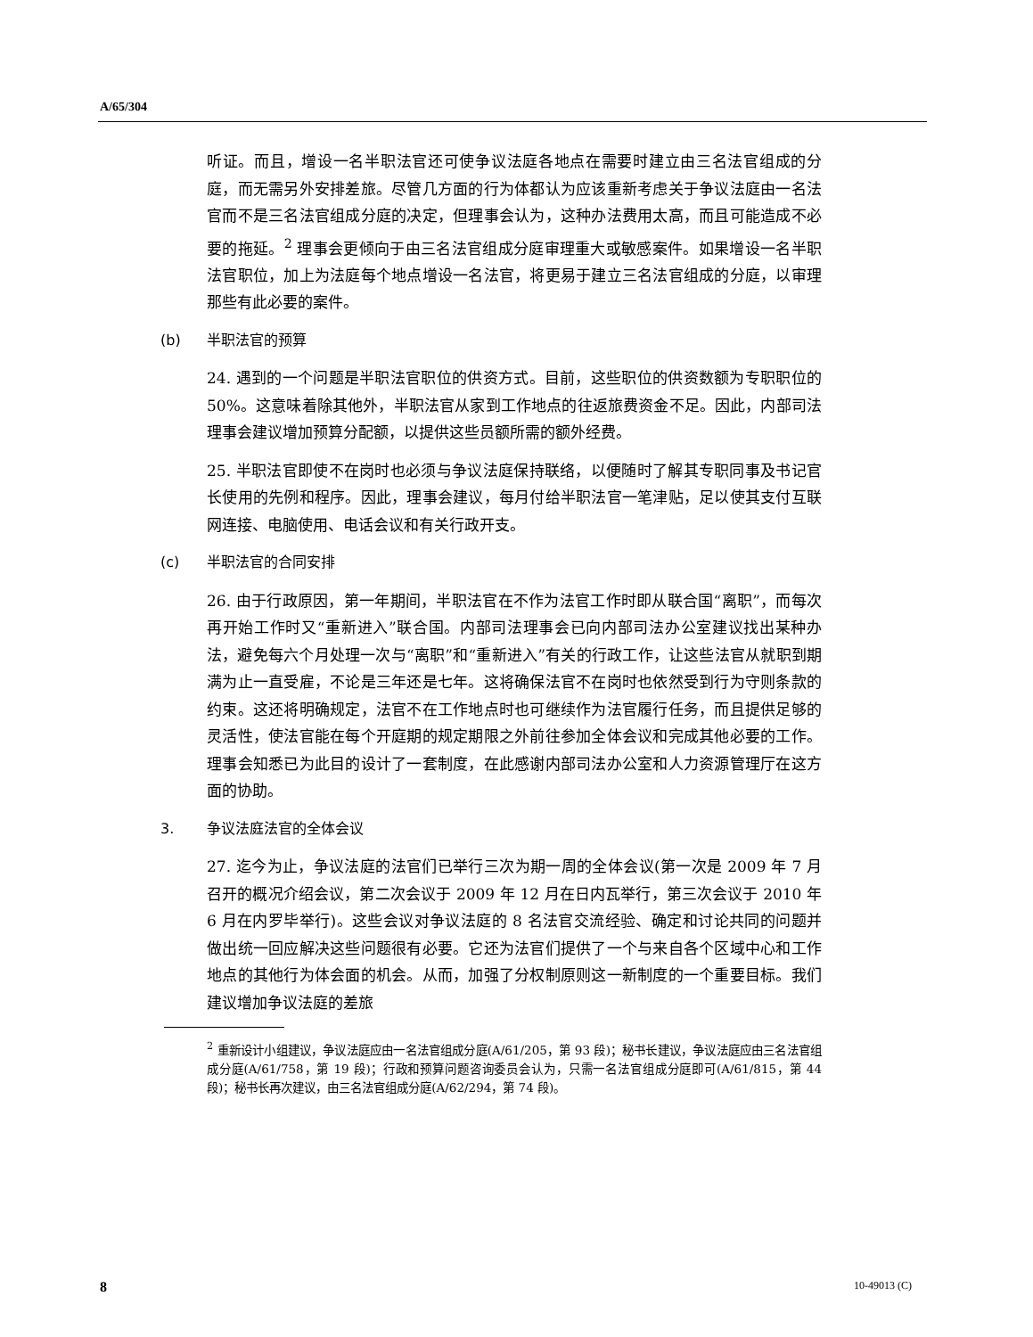A/65/304
听证。而且，增设一名半职法官还可使争议法庭各地点在需要时建立由三名法官组成的分庭，而无需另外安排差旅。尽管几方面的行为体都认为应该重新考虑关于争议法庭由一名法官而不是三名法官组成分庭的决定，但理事会认为，这种办法费用太高，而且可能造成不必要的拖延。<sup>2</sup> 理事会更倾向于由三名法官组成分庭审理重大或敏感案件。如果增设一名半职法官职位，加上为法庭每个地点增设一名法官，将更易于建立三名法官组成的分庭，以审理那些有此必要的案件。
(b) 半职法官的预算
24. 遇到的一个问题是半职法官职位的供资方式。目前，这些职位的供资数额为专职职位的 50%。这意味着除其他外，半职法官从家到工作地点的往返旅费资金不足。因此，内部司法理事会建议增加预算分配额，以提供这些员额所需的额外经费。
25. 半职法官即使不在岗时也必须与争议法庭保持联络，以便随时了解其专职同事及书记官长使用的先例和程序。因此，理事会建议，每月付给半职法官一笔津贴，足以使其支付互联网连接、电脑使用、电话会议和有关行政开支。
(c) 半职法官的合同安排
26. 由于行政原因，第一年期间，半职法官在不作为法官工作时即从联合国“离职”，而每次再开始工作时又“重新进入”联合国。内部司法理事会已向内部司法办公室建议找出某种办法，避免每六个月处理一次与“离职”和“重新进入”有关的行政工作，让这些法官从就职到期满为止一直受雇，不论是三年还是七年。这将确保法官不在岗时也依然受到行为守则条款的约束。这还将明确规定，法官不在工作地点时也可继续作为法官履行任务，而且提供足够的灵活性，使法官能在每个开庭期的规定期限之外前往参加全体会议和完成其他必要的工作。理事会知悉已为此目的设计了一套制度，在此感谢内部司法办公室和人力资源管理厅在这方面的协助。
3. 争议法庭法官的全体会议
27. 迄今为止，争议法庭的法官们已举行三次为期一周的全体会议(第一次是 2009 年 7 月召开的概况介绍会议，第二次会议于 2009 年 12 月在日内瓦举行，第三次会议于 2010 年 6 月在内罗毕举行)。这些会议对争议法庭的 8 名法官交流经验、确定和讨论共同的问题并做出统一回应解决这些问题很有必要。它还为法官们提供了一个与来自各个区域中心和工作地点的其他行为体会面的机会。从而，加强了分权制原则这一新制度的一个重要目标。我们建议增加争议法庭的差旅
<sup>2</sup> 重新设计小组建议，争议法庭应由一名法官组成分庭(A/61/205，第 93 段)；秘书长建议，争议法庭应由三名法官组成分庭(A/61/758，第 19 段)；行政和预算问题咨询委员会认为，只需一名法官组成分庭即可(A/61/815，第 44 段)；秘书长再次建议，由三名法官组成分庭(A/62/294，第 74 段)。
8 10-49013 (C)